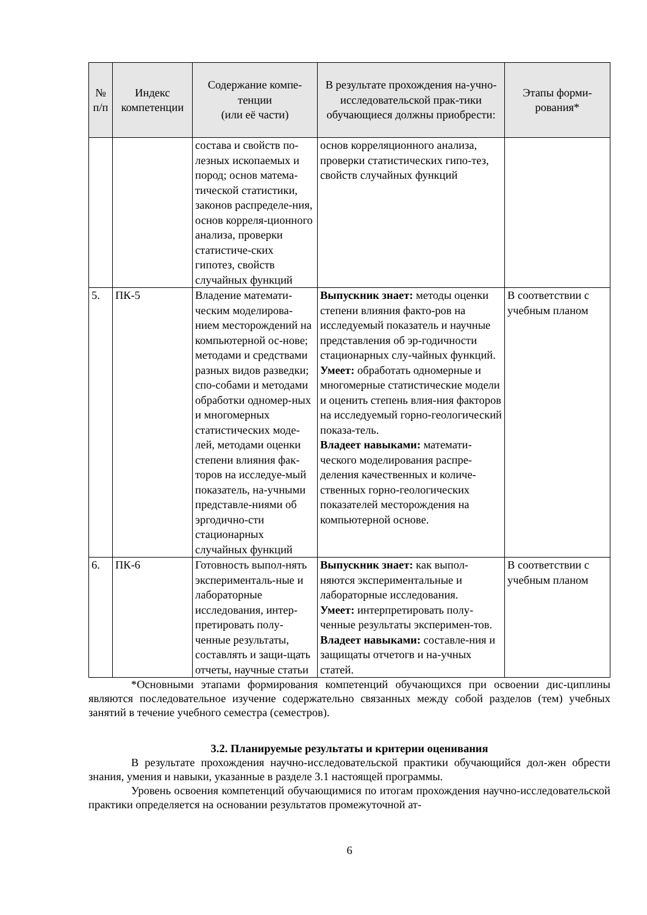| № п/п | Индекс компетенции | Содержание компе-тенции (или её части) | В результате прохождения на-учно-исследовательской прак-тики обучающиеся должны приобрести: | Этапы форми-рования* |
| --- | --- | --- | --- | --- |
| | | состава и свойств по-лезных ископаемых и пород; основ матема-тической статистики, законов распределе-ния, основ корреля-ционного анализа, проверки статистиче-ских гипотез, свойств случайных функций | основ корреляционного анализа, проверки статистических гипо-тез, свойств случайных функций | |
| 5. | ПК-5 | Владение математи-ческим моделирова-нием месторождений на компьютерной ос-нове; методами и средствами разных видов разведки; спо-собами и методами обработки одномер-ных и многомерных статистических моде-лей, методами оценки степени влияния фак-торов на исследуе-мый показатель, на-учными представле-ниями об эргодично-сти стационарных случайных функций | Выпускник знает: методы оценки степени влияния факто-ров на исследуемый показатель и научные представления об эр-годичности стационарных слу-чайных функций. Умеет: обработать одномерные и многомерные статистические модели и оценить степень влия-ния факторов на исследуемый горно-геологический показа-тель. Владеет навыками: математи-ческого моделирования распре-деления качественных и количе-ственных горно-геологических показателей месторождения на компьютерной основе. | В соответствии с учебным планом |
| 6. | ПК-6 | Готовность выпол-нять эксперименталь-ные и лабораторные исследования, интер-претировать полу-ченные результаты, составлять и защи-щать отчеты, научные статьи | Выпускник знает: как выпол-няются экспериментальные и лабораторные исследования. Умеет: интерпретировать полу-ченные результаты эксперимен-тов. Владеет навыками: составле-ния и защищаты отчетогв и на-учных статей. | В соответствии с учебным планом |
*Основными этапами формирования компетенций обучающихся при освоении дис-циплины являются последовательное изучение содержательно связанных между собой разделов (тем) учебных занятий в течение учебного семестра (семестров).
3.2. Планируемые результаты и критерии оценивания
В результате прохождения научно-исследовательской практики обучающийся дол-жен обрести знания, умения и навыки, указанные в разделе 3.1 настоящей программы.
Уровень освоения компетенций обучающимися по итогам прохождения научно-исследовательской практики определяется на основании результатов промежуточной ат-
6